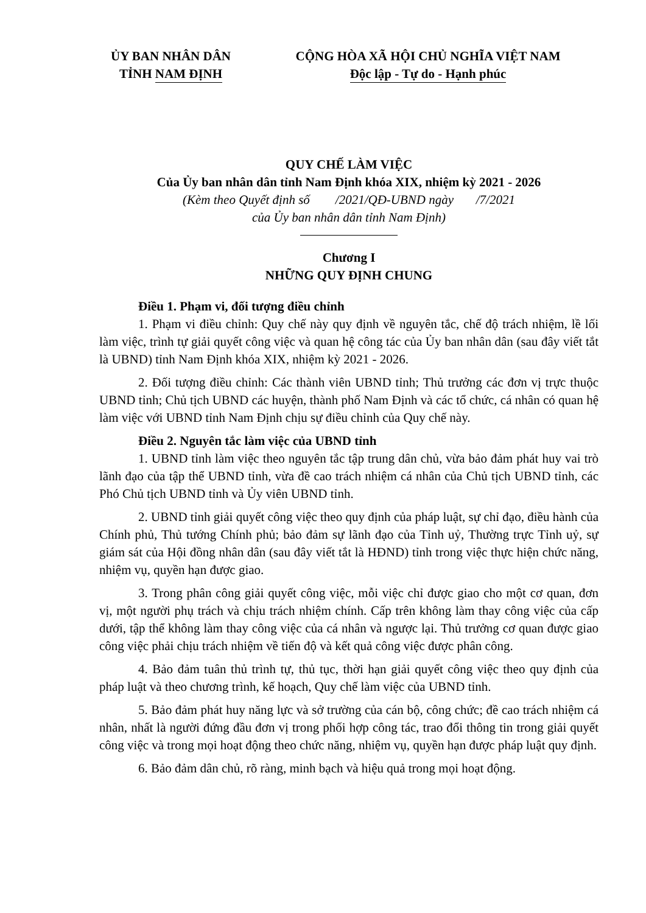ỦY BAN NHÂN DÂN
TỈNH NAM ĐỊNH
CỘNG HÒA XÃ HỘI CHỦ NGHĨA VIỆT NAM
Độc lập - Tự do - Hạnh phúc
QUY CHẾ LÀM VIỆC
Của Ủy ban nhân dân tỉnh Nam Định khóa XIX, nhiệm kỳ 2021 - 2026
(Kèm theo Quyết định số /2021/QĐ-UBND ngày /7/2021
của Ủy ban nhân dân tỉnh Nam Định)
Chương I
NHỮNG QUY ĐỊNH CHUNG
Điều 1. Phạm vi, đối tượng điều chỉnh
1. Phạm vi điều chỉnh: Quy chế này quy định về nguyên tắc, chế độ trách nhiệm, lề lối làm việc, trình tự giải quyết công việc và quan hệ công tác của Ủy ban nhân dân (sau đây viết tắt là UBND) tỉnh Nam Định khóa XIX, nhiệm kỳ 2021 - 2026.
2. Đối tượng điều chỉnh: Các thành viên UBND tỉnh; Thủ trưởng các đơn vị trực thuộc UBND tỉnh; Chủ tịch UBND các huyện, thành phố Nam Định và các tổ chức, cá nhân có quan hệ làm việc với UBND tỉnh Nam Định chịu sự điều chỉnh của Quy chế này.
Điều 2. Nguyên tắc làm việc của UBND tỉnh
1. UBND tỉnh làm việc theo nguyên tắc tập trung dân chủ, vừa bảo đảm phát huy vai trò lãnh đạo của tập thể UBND tỉnh, vừa đề cao trách nhiệm cá nhân của Chủ tịch UBND tỉnh, các Phó Chủ tịch UBND tỉnh và Ủy viên UBND tỉnh.
2. UBND tỉnh giải quyết công việc theo quy định của pháp luật, sự chỉ đạo, điều hành của Chính phủ, Thủ tướng Chính phủ; bảo đảm sự lãnh đạo của Tỉnh uỷ, Thường trực Tỉnh uỷ, sự giám sát của Hội đồng nhân dân (sau đây viết tắt là HĐND) tỉnh trong việc thực hiện chức năng, nhiệm vụ, quyền hạn được giao.
3. Trong phân công giải quyết công việc, mỗi việc chỉ được giao cho một cơ quan, đơn vị, một người phụ trách và chịu trách nhiệm chính. Cấp trên không làm thay công việc của cấp dưới, tập thể không làm thay công việc của cá nhân và ngược lại. Thủ trưởng cơ quan được giao công việc phải chịu trách nhiệm về tiến độ và kết quả công việc được phân công.
4. Bảo đảm tuân thủ trình tự, thủ tục, thời hạn giải quyết công việc theo quy định của pháp luật và theo chương trình, kế hoạch, Quy chế làm việc của UBND tỉnh.
5. Bảo đảm phát huy năng lực và sở trường của cán bộ, công chức; đề cao trách nhiệm cá nhân, nhất là người đứng đầu đơn vị trong phối hợp công tác, trao đổi thông tin trong giải quyết công việc và trong mọi hoạt động theo chức năng, nhiệm vụ, quyền hạn được pháp luật quy định.
6. Bảo đảm dân chủ, rõ ràng, minh bạch và hiệu quả trong mọi hoạt động.